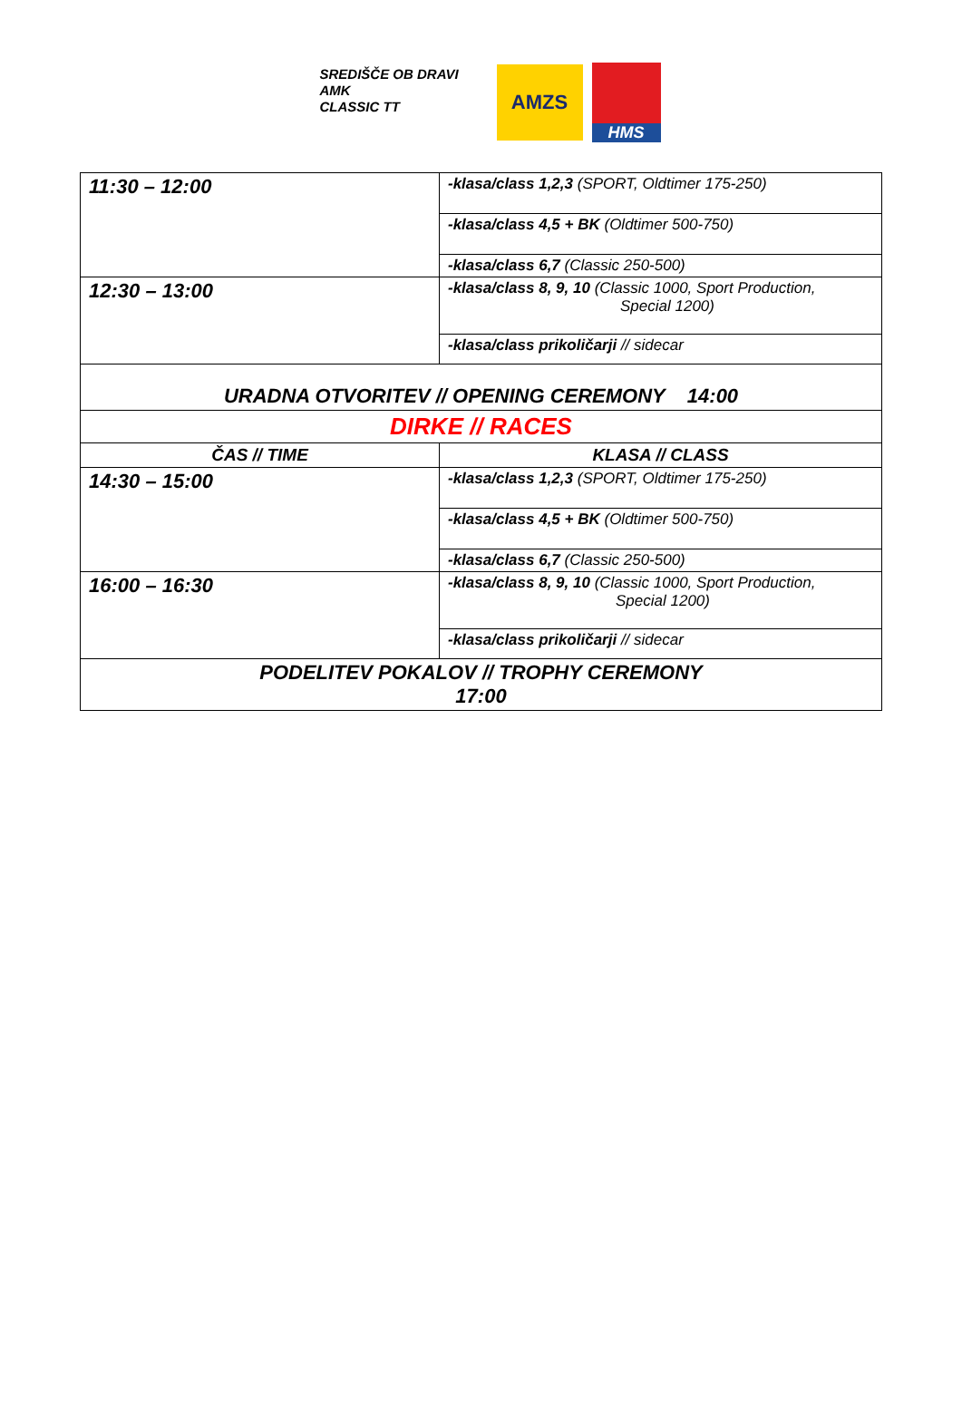SREDIŠČE OB DRAVI
AMK
CLASSIC TT
AMZS
HMS
| 11:30 – 12:00 | -klasa/class 1,2,3 (SPORT, Oldtimer 175-250) |
| | -klasa/class 4,5 + BK (Oldtimer 500-750) |
| | -klasa/class 6,7 (Classic 250-500) |
| 12:30 – 13:00 | -klasa/class 8, 9, 10 (Classic 1000, Sport Production, Special 1200) |
| | -klasa/class prikoličarji // sidecar |
| URADNA OTVORITEV // OPENING CEREMONY 14:00 | |
| DIRKE // RACES | |
| ČAS // TIME | KLASA // CLASS |
| 14:30 – 15:00 | -klasa/class 1,2,3 (SPORT, Oldtimer 175-250) |
| | -klasa/class 4,5 + BK (Oldtimer 500-750) |
| | -klasa/class 6,7 (Classic 250-500) |
| 16:00 – 16:30 | -klasa/class 8, 9, 10 (Classic 1000, Sport Production, Special 1200) |
| | -klasa/class prikoličarji // sidecar |
| PODELITEV POKALOV // TROPHY CEREMONY 17:00 | |